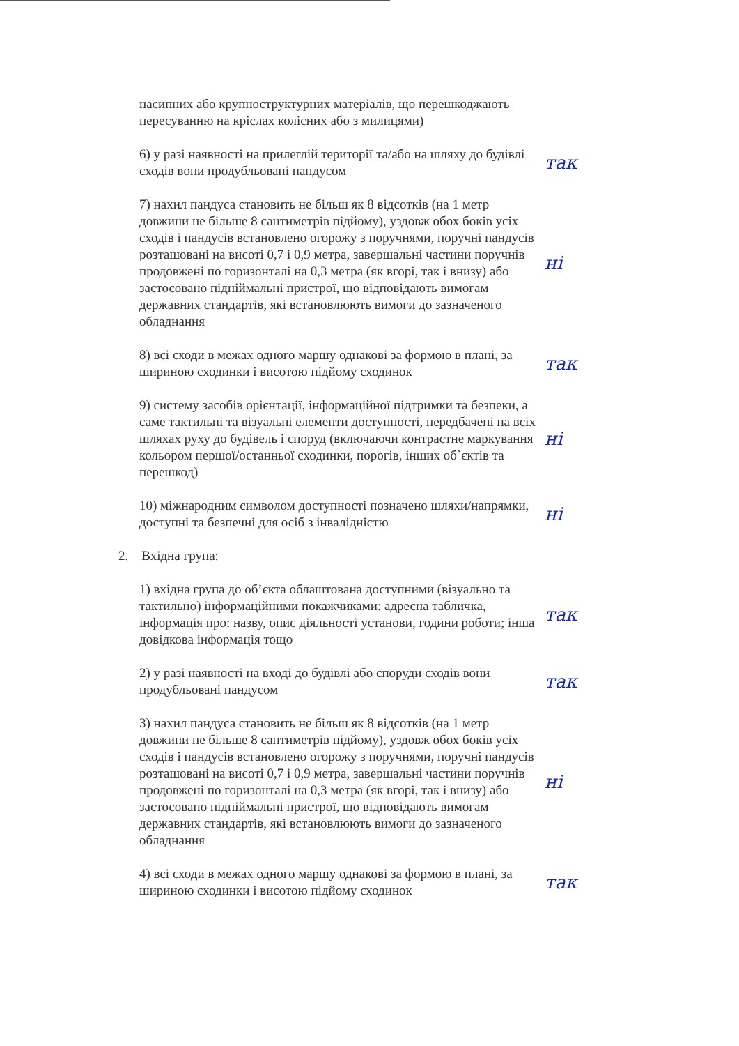насипних або крупноструктурних матеріалів, що перешкоджають пересуванню на кріслах колісних або з милицями)
6) у разі наявності на прилеглій території та/або на шляху до будівлі сходів вони продубльовані пандусом
так
7) нахил пандуса становить не більш як 8 відсотків (на 1 метр довжини не більше 8 сантиметрів підйому), уздовж обох боків усіх сходів і пандусів встановлено огорожу з поручнями, поручні пандусів розташовані на висоті 0,7 і 0,9 метра, завершальні частини поручнів продовжені по горизонталі на 0,3 метра (як вгорі, так і внизу) або застосовано підніймальні пристрої, що відповідають вимогам державних стандартів, які встановлюють вимоги до зазначеного обладнання
ні
8) всі сходи в межах одного маршу однакові за формою в плані, за шириною сходинки і висотою підйому сходинок
так
9) систему засобів орієнтації, інформаційної підтримки та безпеки, а саме тактильні та візуальні елементи доступності, передбачені на всіх шляхах руху до будівель і споруд (включаючи контрастне маркування кольором першої/останньої сходинки, порогів, інших об`єктів та перешкод)
ні
10) міжнародним символом доступності позначено шляхи/напрямки, доступні та безпечні для осіб з інвалідністю
ні
2. Вхідна група:
1) вхідна група до об’єкта облаштована доступними (візуально та тактильно) інформаційними покажчиками: адресна табличка, інформація про: назву, опис діяльності установи, години роботи; інша довідкова інформація тощо
так
2) у разі наявності на вході до будівлі або споруди сходів вони продубльовані пандусом
так
3) нахил пандуса становить не більш як 8 відсотків (на 1 метр довжини не більше 8 сантиметрів підйому), уздовж обох боків усіх сходів і пандусів встановлено огорожу з поручнями, поручні пандусів розташовані на висоті 0,7 і 0,9 метра, завершальні частини поручнів продовжені по горизонталі на 0,3 метра (як вгорі, так і внизу) або застосовано підніймальні пристрої, що відповідають вимогам державних стандартів, які встановлюють вимоги до зазначеного обладнання
ні
4) всі сходи в межах одного маршу однакові за формою в плані, за шириною сходинки і висотою підйому сходинок
так